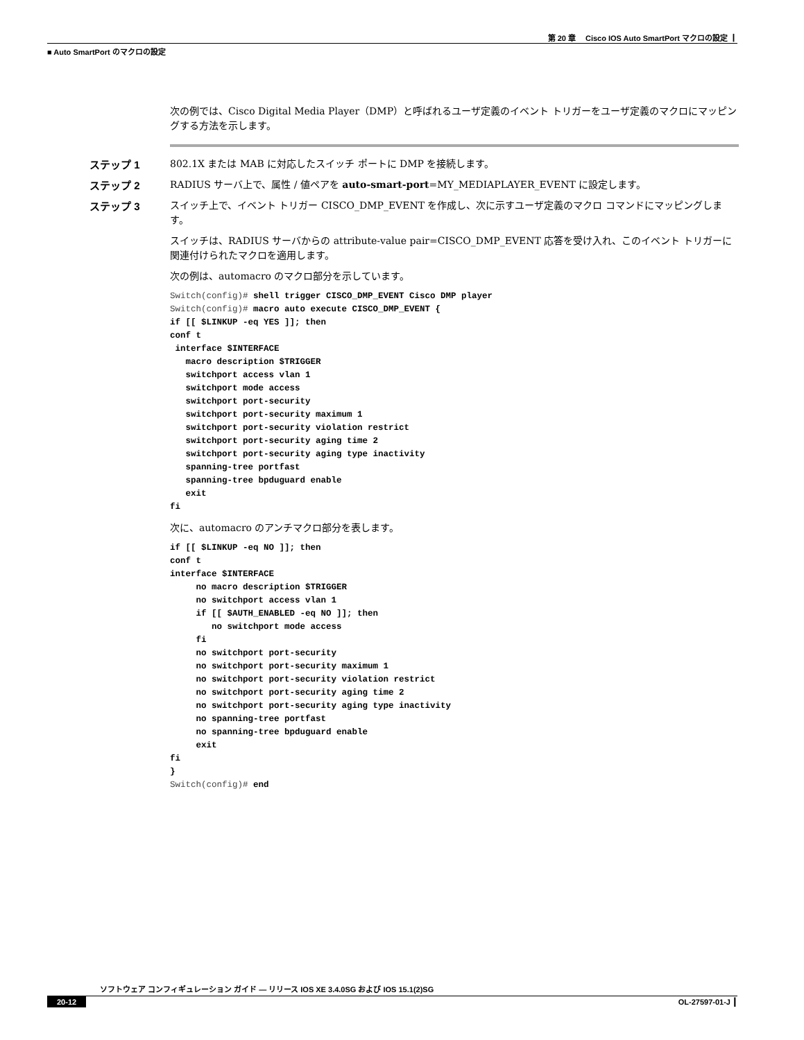第 20 章　 Cisco IOS Auto SmartPort マクロの設定 ┃
■ Auto SmartPort のマクロの設定
次の例では、Cisco Digital Media Player（DMP）と呼ばれるユーザ定義のイベント トリガーをユーザ定義のマクロにマッピングする方法を示します。
ステップ 1 802.1X または MAB に対応したスイッチ ポートに DMP を接続します。
ステップ 2 RADIUS サーバ上で、属性 / 値ペアを auto-smart-port=MY_MEDIAPLAYER_EVENT に設定します。
ステップ 3 スイッチ上で、イベント トリガー CISCO_DMP_EVENT を作成し、次に示すユーザ定義のマクロ コマンドにマッピングします。
スイッチは、RADIUS サーバからの attribute-value pair=CISCO_DMP_EVENT 応答を受け入れ、このイベント トリガーに関連付けられたマクロを適用します。
次の例は、automacro のマクロ部分を示しています。
Switch(config)# shell trigger CISCO_DMP_EVENT Cisco DMP player
Switch(config)# macro auto execute CISCO_DMP_EVENT {
if [[ $LINKUP -eq YES ]]; then
conf t
 interface $INTERFACE
   macro description $TRIGGER
   switchport access vlan 1
   switchport mode access
   switchport port-security
   switchport port-security maximum 1
   switchport port-security violation restrict
   switchport port-security aging time 2
   switchport port-security aging type inactivity
   spanning-tree portfast
   spanning-tree bpduguard enable
   exit
fi
次に、automacro のアンチマクロ部分を表します。
if [[ $LINKUP -eq NO ]]; then
conf t
interface $INTERFACE
     no macro description $TRIGGER
     no switchport access vlan 1
     if [[ $AUTH_ENABLED -eq NO ]]; then
        no switchport mode access
     fi
     no switchport port-security
     no switchport port-security maximum 1
     no switchport port-security violation restrict
     no switchport port-security aging time 2
     no switchport port-security aging type inactivity
     no spanning-tree portfast
     no spanning-tree bpduguard enable
     exit
fi
}
Switch(config)# end
ソフトウェア コンフィギュレーション ガイド — リリース IOS XE 3.4.0SG および IOS 15.1(2)SG
20-12 OL-27597-01-J ┃